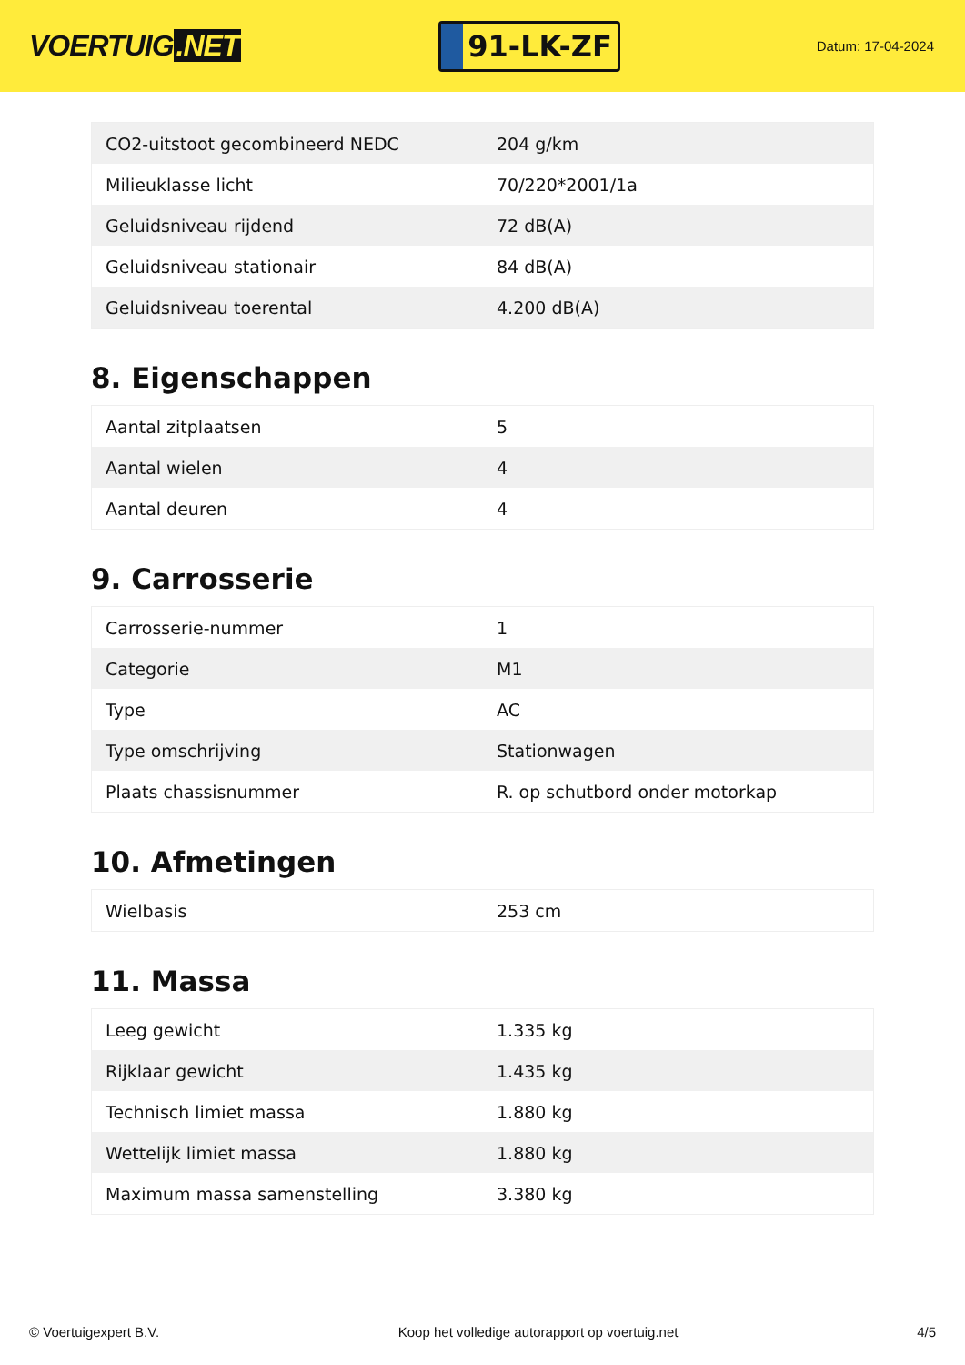VOERTUIG.NET
91-LK-ZF
Datum: 17-04-2024
| CO2-uitstoot gecombineerd NEDC | 204 g/km |
| Milieuklasse licht | 70/220*2001/1a |
| Geluidsniveau rijdend | 72 dB(A) |
| Geluidsniveau stationair | 84 dB(A) |
| Geluidsniveau toerental | 4.200 dB(A) |
8. Eigenschappen
| Aantal zitplaatsen | 5 |
| Aantal wielen | 4 |
| Aantal deuren | 4 |
9. Carrosserie
| Carrosserie-nummer | 1 |
| Categorie | M1 |
| Type | AC |
| Type omschrijving | Stationwagen |
| Plaats chassisnummer | R. op schutbord onder motorkap |
10. Afmetingen
| Wielbasis | 253 cm |
11. Massa
| Leeg gewicht | 1.335 kg |
| Rijklaar gewicht | 1.435 kg |
| Technisch limiet massa | 1.880 kg |
| Wettelijk limiet massa | 1.880 kg |
| Maximum massa samenstelling | 3.380 kg |
© Voertuigexpert B.V. Koop het volledige autorapport op voertuig.net 4/5